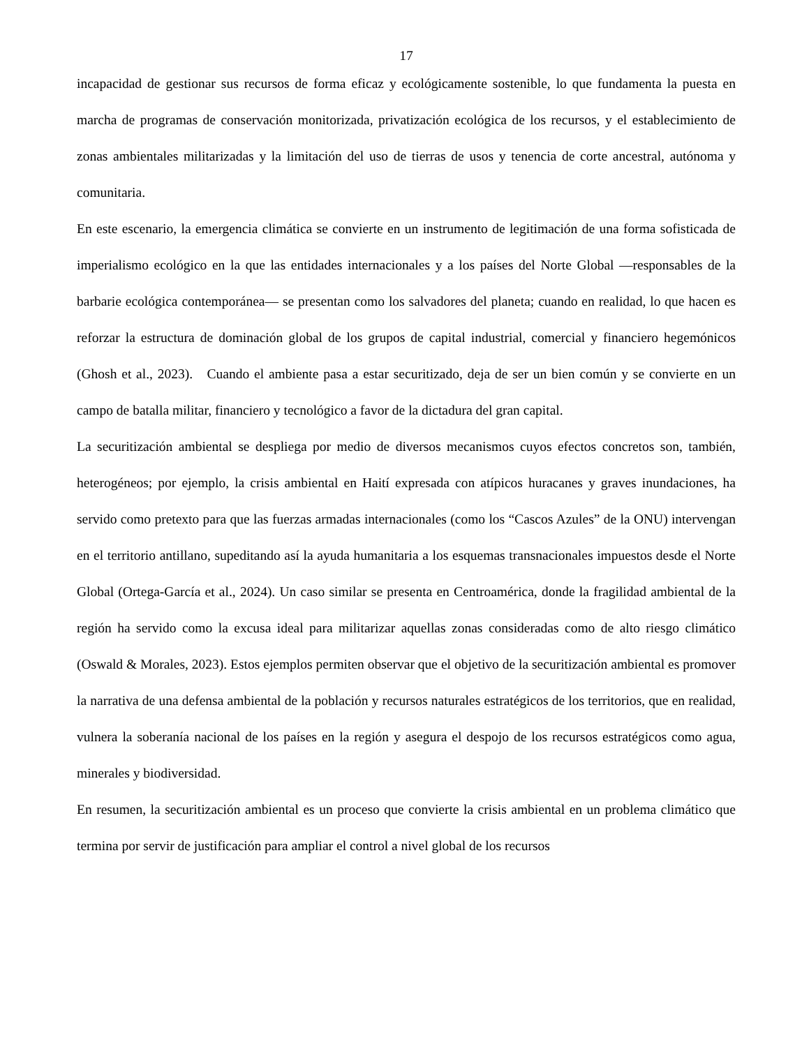17
incapacidad de gestionar sus recursos de forma eficaz y ecológicamente sostenible, lo que fundamenta la puesta en marcha de programas de conservación monitorizada, privatización ecológica de los recursos, y el establecimiento de zonas ambientales militarizadas y la limitación del uso de tierras de usos y tenencia de corte ancestral, autónoma y comunitaria.
En este escenario, la emergencia climática se convierte en un instrumento de legitimación de una forma sofisticada de imperialismo ecológico en la que las entidades internacionales y a los países del Norte Global —responsables de la barbarie ecológica contemporánea— se presentan como los salvadores del planeta; cuando en realidad, lo que hacen es reforzar la estructura de dominación global de los grupos de capital industrial, comercial y financiero hegemónicos (Ghosh et al., 2023). Cuando el ambiente pasa a estar securitizado, deja de ser un bien común y se convierte en un campo de batalla militar, financiero y tecnológico a favor de la dictadura del gran capital.
La securitización ambiental se despliega por medio de diversos mecanismos cuyos efectos concretos son, también, heterogéneos; por ejemplo, la crisis ambiental en Haití expresada con atípicos huracanes y graves inundaciones, ha servido como pretexto para que las fuerzas armadas internacionales (como los “Cascos Azules” de la ONU) intervengan en el territorio antillano, supeditando así la ayuda humanitaria a los esquemas transnacionales impuestos desde el Norte Global (Ortega-García et al., 2024). Un caso similar se presenta en Centroamérica, donde la fragilidad ambiental de la región ha servido como la excusa ideal para militarizar aquellas zonas consideradas como de alto riesgo climático (Oswald & Morales, 2023). Estos ejemplos permiten observar que el objetivo de la securitización ambiental es promover la narrativa de una defensa ambiental de la población y recursos naturales estratégicos de los territorios, que en realidad, vulnera la soberanía nacional de los países en la región y asegura el despojo de los recursos estratégicos como agua, minerales y biodiversidad.
En resumen, la securitización ambiental es un proceso que convierte la crisis ambiental en un problema climático que termina por servir de justificación para ampliar el control a nivel global de los recursos